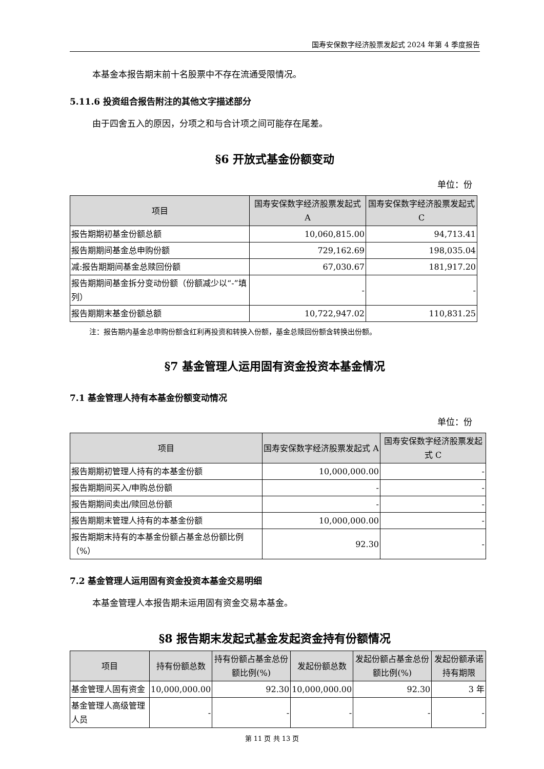国寿安保数字经济股票发起式 2024 年第 4 季度报告
本基金本报告期末前十名股票中不存在流通受限情况。
5.11.6 投资组合报告附注的其他文字描述部分
由于四舍五入的原因，分项之和与合计项之间可能存在尾差。
§6 开放式基金份额变动
单位：份
| 项目 | 国寿安保数字经济股票发起式 A | 国寿安保数字经济股票发起式 C |
| --- | --- | --- |
| 报告期期初基金份额总额 | 10,060,815.00 | 94,713.41 |
| 报告期期间基金总申购份额 | 729,162.69 | 198,035.04 |
| 减:报告期期间基金总赎回份额 | 67,030.67 | 181,917.20 |
| 报告期期间基金拆分变动份额（份额减少以“-”填列） | - | - |
| 报告期期末基金份额总额 | 10,722,947.02 | 110,831.25 |
注：报告期内基金总申购份额含红利再投资和转换入份额，基金总赎回份额含转换出份额。
§7 基金管理人运用固有资金投资本基金情况
7.1 基金管理人持有本基金份额变动情况
单位：份
| 项目 | 国寿安保数字经济股票发起式 A | 国寿安保数字经济股票发起式 C |
| --- | --- | --- |
| 报告期期初管理人持有的本基金份额 | 10,000,000.00 | - |
| 报告期期间买入/申购总份额 | - | - |
| 报告期期间卖出/赎回总份额 | - | - |
| 报告期期末管理人持有的本基金份额 | 10,000,000.00 | - |
| 报告期期末持有的本基金份额占基金总份额比例（%） | 92.30 | - |
7.2 基金管理人运用固有资金投资本基金交易明细
本基金管理人本报告期未运用固有资金交易本基金。
§8 报告期末发起式基金发起资金持有份额情况
| 项目 | 持有份额总数 | 持有份额占基金总份额比例(%) | 发起份额总数 | 发起份额占基金总份额比例(%) | 发起份额承诺持有期限 |
| --- | --- | --- | --- | --- | --- |
| 基金管理人固有资金 | 10,000,000.00 | 92.30 | 10,000,000.00 | 92.30 | 3 年 |
| 基金管理人高级管理人员 | - | - | - | - | - |
第 11 页 共 13 页